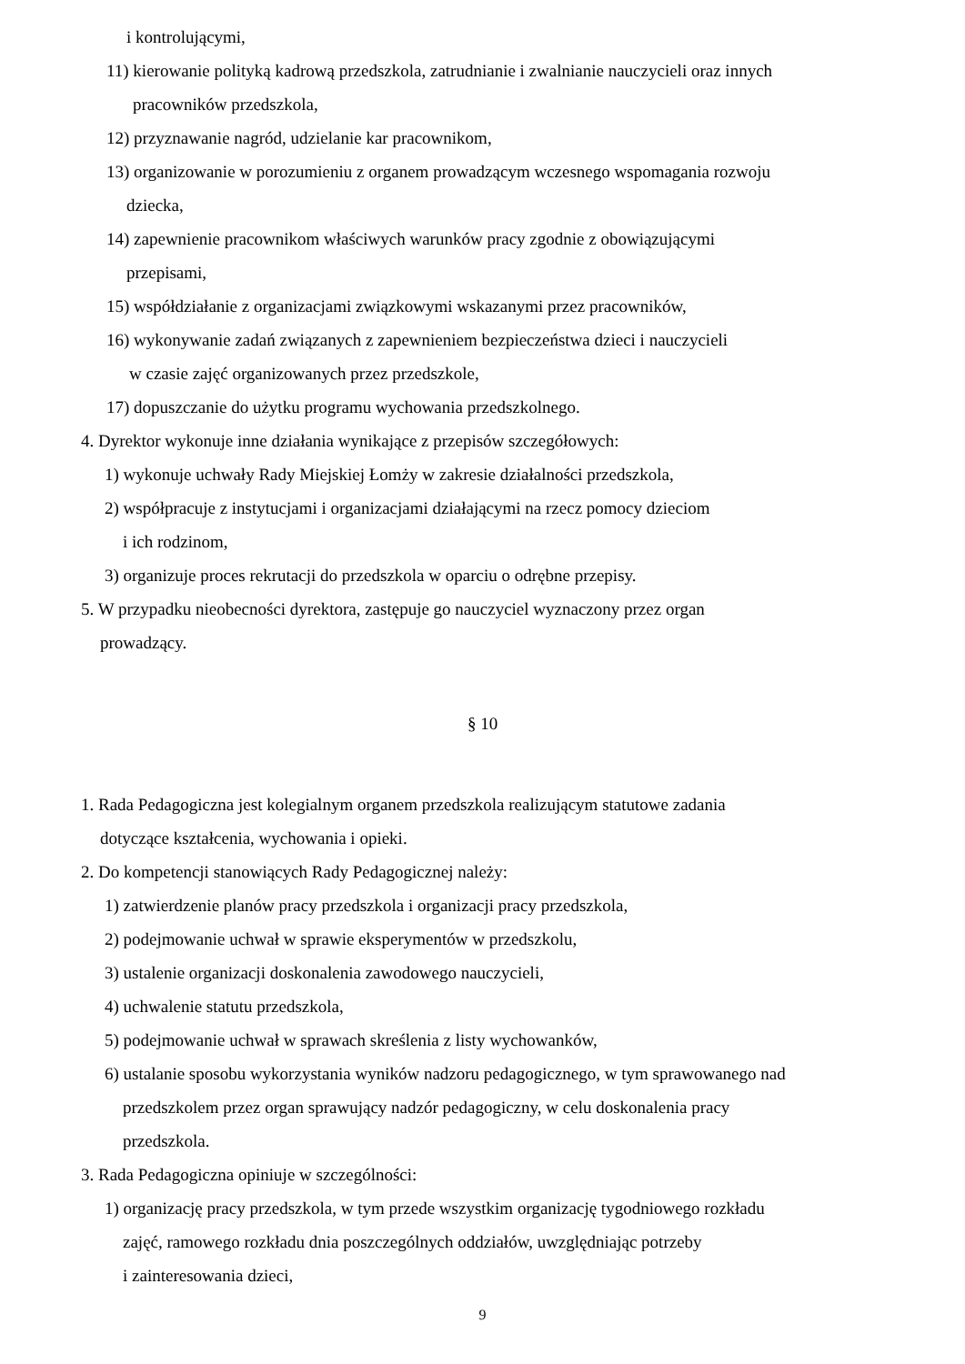i kontrolującymi,
11) kierowanie polityką kadrową przedszkola, zatrudnianie i zwalnianie nauczycieli oraz innych
pracowników przedszkola,
12) przyznawanie nagród, udzielanie kar pracownikom,
13) organizowanie w porozumieniu z organem prowadzącym wczesnego wspomagania rozwoju
dziecka,
14) zapewnienie pracownikom właściwych warunków pracy zgodnie z obowiązującymi
przepisami,
15) współdziałanie z organizacjami związkowymi wskazanymi przez pracowników,
16) wykonywanie zadań związanych z zapewnieniem bezpieczeństwa dzieci i nauczycieli
w czasie zajęć organizowanych przez przedszkole,
17) dopuszczanie do użytku programu wychowania przedszkolnego.
4. Dyrektor wykonuje inne działania wynikające z przepisów szczegółowych:
1) wykonuje uchwały Rady Miejskiej Łomży w zakresie działalności przedszkola,
2) współpracuje z instytucjami i organizacjami działającymi na rzecz pomocy dzieciom
i ich rodzinom,
3) organizuje proces rekrutacji do przedszkola w oparciu o odrębne przepisy.
5. W przypadku nieobecności dyrektora, zastępuje go nauczyciel wyznaczony przez organ
prowadzący.
§ 10
1. Rada Pedagogiczna jest kolegialnym organem przedszkola realizującym statutowe zadania
dotyczące kształcenia, wychowania i opieki.
2. Do kompetencji stanowiących Rady Pedagogicznej należy:
1) zatwierdzenie planów pracy przedszkola i organizacji pracy przedszkola,
2) podejmowanie uchwał w sprawie eksperymentów w przedszkolu,
3) ustalenie organizacji doskonalenia zawodowego nauczycieli,
4) uchwalenie statutu przedszkola,
5) podejmowanie uchwał w sprawach skreślenia z listy wychowanków,
6) ustalanie sposobu wykorzystania wyników nadzoru pedagogicznego, w tym sprawowanego nad
przedszkolem przez organ sprawujący nadzór pedagogiczny, w celu doskonalenia pracy
przedszkola.
3. Rada Pedagogiczna opiniuje w szczególności:
1) organizację pracy przedszkola, w tym przede wszystkim organizację tygodniowego rozkładu
zajęć, ramowego rozkładu dnia poszczególnych oddziałów, uwzględniając potrzeby
i zainteresowania dzieci,
9